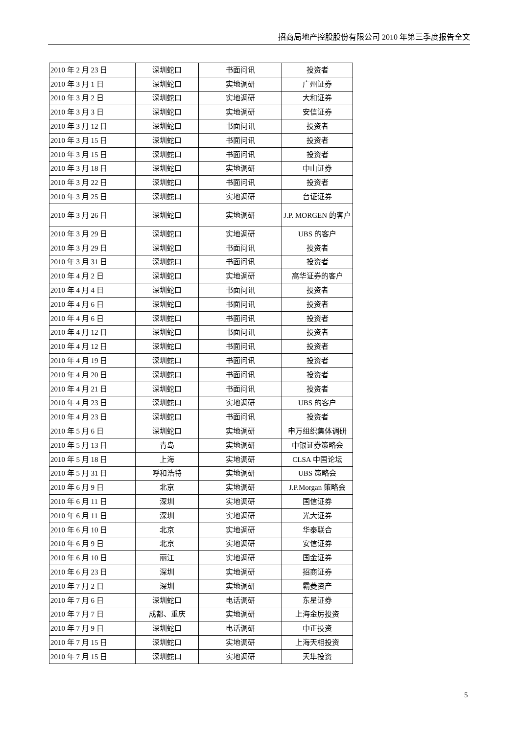招商局地产控股股份有限公司 2010 年第三季度报告全文
| 2010 年 2 月 23 日 | 深圳蛇口 | 书面问讯 | 投资者 |
| 2010 年 3 月 1 日 | 深圳蛇口 | 实地调研 | 广州证券 |
| 2010 年 3 月 2 日 | 深圳蛇口 | 实地调研 | 大和证券 |
| 2010 年 3 月 3 日 | 深圳蛇口 | 实地调研 | 安信证券 |
| 2010 年 3 月 12 日 | 深圳蛇口 | 书面问讯 | 投资者 |
| 2010 年 3 月 15 日 | 深圳蛇口 | 书面问讯 | 投资者 |
| 2010 年 3 月 15 日 | 深圳蛇口 | 书面问讯 | 投资者 |
| 2010 年 3 月 18 日 | 深圳蛇口 | 实地调研 | 中山证券 |
| 2010 年 3 月 22 日 | 深圳蛇口 | 书面问讯 | 投资者 |
| 2010 年 3 月 25 日 | 深圳蛇口 | 实地调研 | 台证证券 |
| 2010 年 3 月 26 日 | 深圳蛇口 | 实地调研 | J.P. MORGEN 的客户 |
| 2010 年 3 月 29 日 | 深圳蛇口 | 实地调研 | UBS 的客户 |
| 2010 年 3 月 29 日 | 深圳蛇口 | 书面问讯 | 投资者 |
| 2010 年 3 月 31 日 | 深圳蛇口 | 书面问讯 | 投资者 |
| 2010 年 4 月 2 日 | 深圳蛇口 | 实地调研 | 高华证券的客户 |
| 2010 年 4 月 4 日 | 深圳蛇口 | 书面问讯 | 投资者 |
| 2010 年 4 月 6 日 | 深圳蛇口 | 书面问讯 | 投资者 |
| 2010 年 4 月 6 日 | 深圳蛇口 | 书面问讯 | 投资者 |
| 2010 年 4 月 12 日 | 深圳蛇口 | 书面问讯 | 投资者 |
| 2010 年 4 月 12 日 | 深圳蛇口 | 书面问讯 | 投资者 |
| 2010 年 4 月 19 日 | 深圳蛇口 | 书面问讯 | 投资者 |
| 2010 年 4 月 20 日 | 深圳蛇口 | 书面问讯 | 投资者 |
| 2010 年 4 月 21 日 | 深圳蛇口 | 书面问讯 | 投资者 |
| 2010 年 4 月 23 日 | 深圳蛇口 | 实地调研 | UBS 的客户 |
| 2010 年 4 月 23 日 | 深圳蛇口 | 书面问讯 | 投资者 |
| 2010 年 5 月 6 日 | 深圳蛇口 | 实地调研 | 申万组织集体调研 |
| 2010 年 5 月 13 日 | 青岛 | 实地调研 | 中银证券策略会 |
| 2010 年 5 月 18 日 | 上海 | 实地调研 | CLSA 中国论坛 |
| 2010 年 5 月 31 日 | 呼和浩特 | 实地调研 | UBS 策略会 |
| 2010 年 6 月 9 日 | 北京 | 实地调研 | J.P.Morgan 策略会 |
| 2010 年 6 月 11 日 | 深圳 | 实地调研 | 国信证券 |
| 2010 年 6 月 11 日 | 深圳 | 实地调研 | 光大证券 |
| 2010 年 6 月 10 日 | 北京 | 实地调研 | 华泰联合 |
| 2010 年 6 月 9 日 | 北京 | 实地调研 | 安信证券 |
| 2010 年 6 月 10 日 | 丽江 | 实地调研 | 国金证券 |
| 2010 年 6 月 23 日 | 深圳 | 实地调研 | 招商证券 |
| 2010 年 7 月 2 日 | 深圳 | 实地调研 | 霸菱资产 |
| 2010 年 7 月 6 日 | 深圳蛇口 | 电话调研 | 东星证券 |
| 2010 年 7 月 7 日 | 成都、重庆 | 实地调研 | 上海金厉投资 |
| 2010 年 7 月 9 日 | 深圳蛇口 | 电话调研 | 中正投资 |
| 2010 年 7 月 15 日 | 深圳蛇口 | 实地调研 | 上海天相投资 |
| 2010 年 7 月 15 日 | 深圳蛇口 | 实地调研 | 天隼投资 |
5